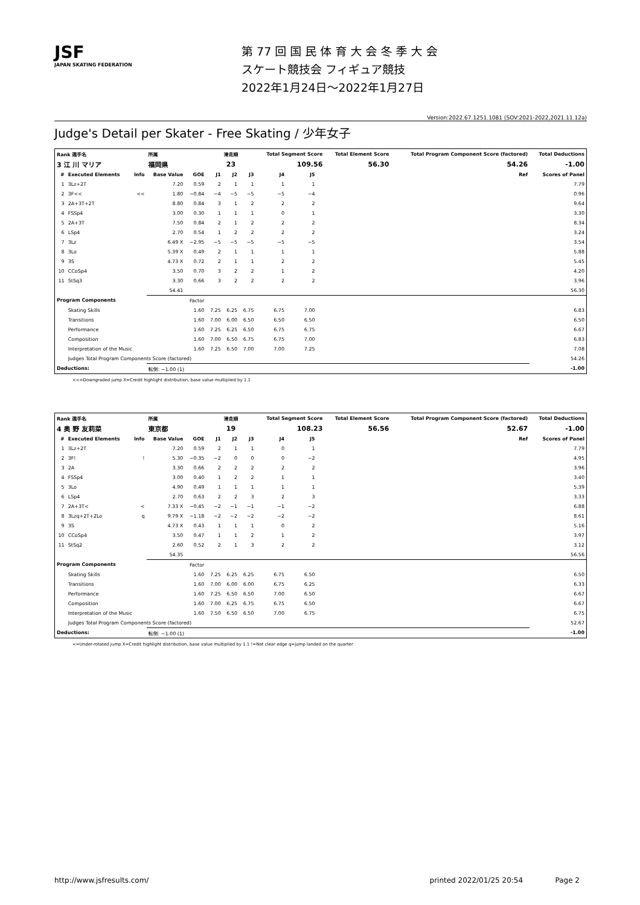JSF
JAPAN SKATING FEDERATION
第 77 回 国 民 体 育 大 会 冬 季 大 会
スケート競技会 フィギュア競技
2022年1月24日～2022年1月27日
Version:2022.67.1251.1081 (SOV:2021-2022,2021.11.12a)
Judge's Detail per Skater - Free Skating / 少年女子
| Rank 選手名 | | | 所属 | | 滑走順 | | | Total Segment Score | | | Total Element Score | Total Program Component Score (factored) | Total Deductions |
| --- | --- | --- | --- | --- | --- | --- | --- | --- | --- | --- | --- | --- | --- |
| 3 江 川 マリア | | | 福岡県 | | 23 | | | 109.56 | | | 56.30 | 54.26 | -1.00 |
| # | Executed Elements | Info | Base Value | GOE | J1 | J2 | J3 | J4 | J5 | | | Ref | Scores of Panel |
| 1 | 3Lz+2T | | 7.20 | 0.59 | 2 | 1 | 1 | 1 | 1 | | | | 7.79 |
| 2 | 3F<< | << | 1.80 | −0.84 | −4 | −5 | −5 | −5 | −4 | | | | 0.96 |
| 3 | 2A+3T+2T | | 8.80 | 0.84 | 3 | 1 | 2 | 2 | 2 | | | | 9.64 |
| 4 | FSSp4 | | 3.00 | 0.30 | 1 | 1 | 1 | 0 | 1 | | | | 3.30 |
| 5 | 2A+3T | | 7.50 | 0.84 | 2 | 1 | 2 | 2 | 2 | | | | 8.34 |
| 6 | LSp4 | | 2.70 | 0.54 | 1 | 2 | 2 | 2 | 2 | | | | 3.24 |
| 7 | 3Lz | | 6.49 X | −2.95 | −5 | −5 | −5 | −5 | −5 | | | | 3.54 |
| 8 | 3Lo | | 5.39 X | 0.49 | 2 | 1 | 1 | 1 | 1 | | | | 5.88 |
| 9 | 3S | | 4.73 X | 0.72 | 2 | 1 | 1 | 2 | 2 | | | | 5.45 |
| 10 | CCoSp4 | | 3.50 | 0.70 | 3 | 2 | 2 | 1 | 2 | | | | 4.20 |
| 11 | StSq3 | | 3.30 | 0.66 | 3 | 2 | 2 | 2 | 2 | | | | 3.96 |
| | | | 54.41 | | | | | | | | | | 56.30 |
| Program Components | | | | Factor | | | | | | | | | |
| | Skating Skills | | | 1.60 | 7.25 | 6.25 | 6.75 | 6.75 | 7.00 | | | | 6.83 |
| | Transitions | | | 1.60 | 7.00 | 6.00 | 6.50 | 6.50 | 6.50 | | | | 6.50 |
| | Performance | | | 1.60 | 7.25 | 6.25 | 6.50 | 6.75 | 6.75 | | | | 6.67 |
| | Composition | | | 1.60 | 7.00 | 6.50 | 6.75 | 6.75 | 7.00 | | | | 6.83 |
| | Interpretation of the Music | | | 1.60 | 7.25 | 6.50 | 7.00 | 7.00 | 7.25 | | | | 7.08 |
| | Judges Total Program Components Score (factored) | | | | | | | | | | | | 54.26 |
| Deductions: | | | 転倒: −1.00 (1) | | | | | | | | | | -1.00 |
<<=Downgraded jump X=Credit highlight distribution, base value multiplied by 1.1
| Rank 選手名 | | | 所属 | | 滑走順 | | | Total Segment Score | | | Total Element Score | Total Program Component Score (factored) | Total Deductions |
| --- | --- | --- | --- | --- | --- | --- | --- | --- | --- | --- | --- | --- | --- |
| 4 奥 野 友莉菜 | | | 東京都 | | 19 | | | 108.23 | | | 56.56 | 52.67 | -1.00 |
| # | Executed Elements | Info | Base Value | GOE | J1 | J2 | J3 | J4 | J5 | | | Ref | Scores of Panel |
| 1 | 3Lz+2T | | 7.20 | 0.59 | 2 | 1 | 1 | 0 | 1 | | | | 7.79 |
| 2 | 3F! | ! | 5.30 | −0.35 | −2 | 0 | 0 | 0 | −2 | | | | 4.95 |
| 3 | 2A | | 3.30 | 0.66 | 2 | 2 | 2 | 2 | 2 | | | | 3.96 |
| 4 | FSSp4 | | 3.00 | 0.40 | 1 | 2 | 2 | 1 | 1 | | | | 3.40 |
| 5 | 3Lo | | 4.90 | 0.49 | 1 | 1 | 1 | 1 | 1 | | | | 5.39 |
| 6 | LSp4 | | 2.70 | 0.63 | 2 | 2 | 3 | 2 | 3 | | | | 3.33 |
| 7 | 2A+3T< | < | 7.33 X | −0.45 | −2 | −1 | −1 | −1 | −2 | | | | 6.88 |
| 8 | 3Lzq+2T+2Lo | q | 9.79 X | −1.18 | −2 | −2 | −2 | −2 | −2 | | | | 8.61 |
| 9 | 3S | | 4.73 X | 0.43 | 1 | 1 | 1 | 0 | 2 | | | | 5.16 |
| 10 | CCoSp4 | | 3.50 | 0.47 | 1 | 1 | 2 | 1 | 2 | | | | 3.97 |
| 11 | StSq2 | | 2.60 | 0.52 | 2 | 1 | 3 | 2 | 2 | | | | 3.12 |
| | | | 54.35 | | | | | | | | | | 56.56 |
| Program Components | | | | Factor | | | | | | | | | |
| | Skating Skills | | | 1.60 | 7.25 | 6.25 | 6.25 | 6.75 | 6.50 | | | | 6.50 |
| | Transitions | | | 1.60 | 7.00 | 6.00 | 6.00 | 6.75 | 6.25 | | | | 6.33 |
| | Performance | | | 1.60 | 7.25 | 6.50 | 6.50 | 7.00 | 6.50 | | | | 6.67 |
| | Composition | | | 1.60 | 7.00 | 6.25 | 6.75 | 6.75 | 6.50 | | | | 6.67 |
| | Interpretation of the Music | | | 1.60 | 7.50 | 6.50 | 6.50 | 7.00 | 6.75 | | | | 6.75 |
| | Judges Total Program Components Score (factored) | | | | | | | | | | | | 52.67 |
| Deductions: | | | 転倒: −1.00 (1) | | | | | | | | | | -1.00 |
<=Under-rotated jump X=Credit highlight distribution, base value multiplied by 1.1 !=Not clear edge q=jump landed on the quarter
http://www.jsfresults.com/ printed 2022/01/25 20:54 Page 2